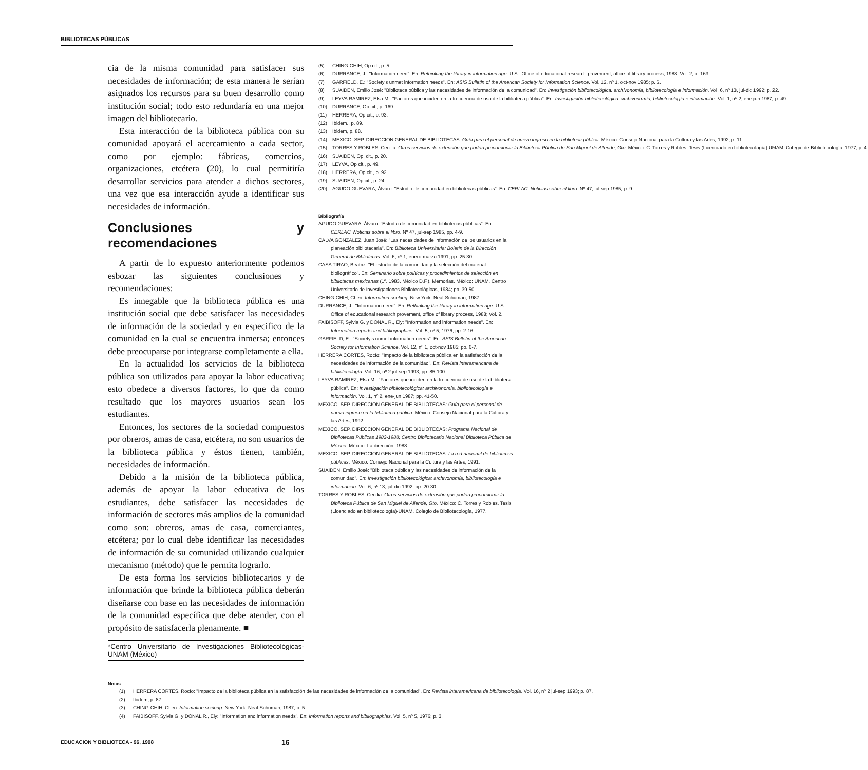BIBLIOTECAS PÚBLICAS
cia de la misma comunidad para satisfacer sus necesidades de información; de esta manera le serían asignados los recursos para su buen desarrollo como institución social; todo esto redundaría en una mejor imagen del bibliotecario.
Esta interacción de la biblioteca pública con su comunidad apoyará el acercamiento a cada sector, como por ejemplo: fábricas, comercios, organizaciones, etcétera (20), lo cual permitiría desarrollar servicios para atender a dichos sectores, una vez que esa interacción ayude a identificar sus necesidades de información.
Conclusiones y recomendaciones
A partir de lo expuesto anteriormente podemos esbozar las siguientes conclusiones y recomendaciones:
Es innegable que la biblioteca pública es una institución social que debe satisfacer las necesidades de información de la sociedad y en especifico de la comunidad en la cual se encuentra inmersa; entonces debe preocuparse por integrarse completamente a ella.
En la actualidad los servicios de la biblioteca pública son utilizados para apoyar la labor educativa; esto obedece a diversos factores, lo que da como resultado que los mayores usuarios sean los estudiantes.
Entonces, los sectores de la sociedad compuestos por obreros, amas de casa, etcétera, no son usuarios de la biblioteca pública y éstos tienen, también, necesidades de información.
Debido a la misión de la biblioteca pública, además de apoyar la labor educativa de los estudiantes, debe satisfacer las necesidades de información de sectores más amplios de la comunidad como son: obreros, amas de casa, comerciantes, etcétera; por lo cual debe identificar las necesidades de información de su comunidad utilizando cualquier mecanismo (método) que le permita lograrlo.
De esta forma los servicios bibliotecarios y de información que brinde la biblioteca pública deberán diseñarse con base en las necesidades de información de la comunidad específica que debe atender, con el propósito de satisfacerla plenamente. ■
*Centro Universitario de Investigaciones Bibliotecológicas-UNAM (México)
Notas
(1) HERRERA CORTES, Rocío: "Impacto de la biblioteca pública en la satisfacción de las necesidades de información de la comunidad". En: Revista interamericana de bibliotecología. Vol. 16, nº 2 jul-sep 1993; p. 87.
(2) Ibidem, p. 87.
(3) CHING-CHIH, Chen: Information seeking. New York: Neal-Schuman, 1987; p. 5.
(4) FAIBISOFF, Sylvia G. y DONAL R., Ely: "Information and information needs". En: Information reports and bibliographies. Vol. 5, nº 5, 1976; p. 3.
(5) CHING-CHIH, Op cit., p. 5.
(6) DURRANCE, J.: "Information need". En: Rethinking the library in information age. U.S.: Office of educational research provement, office of library process, 1988. Vol. 2; p. 163.
(7) GARFIELD, E.: "Society's unmet information needs". En: ASIS Bulletin of the American Society for Information Science. Vol. 12, nº 1, oct-nov 1985; p. 6.
(8) SUAIDEN, Emilio José: "Biblioteca pública y las necesidades de información de la comunidad". En: Investigación bibliotecológica: archivonomía, bibliotecología e información. Vol. 6, nº 13, jul-dic 1992; p. 22.
(9) LEYVA RAMIREZ, Elsa M.: "Factores que inciden en la frecuencia de uso de la biblioteca pública". En: Investigación bibliotecológica: archivonomía, bibliotecología e información. Vol. 1, nº 2, ene-jun 1987; p. 49.
(10) DURRANCE, Op cit., p. 169.
(11) HERRERA, Op cit., p. 93.
(12) Ibidem., p. 89.
(13) Ibidem, p. 88.
(14) MEXICO. SEP. DIRECCION GENERAL DE BIBLIOTECAS: Guía para el personal de nuevo ingreso en la biblioteca pública. México: Consejo Nacional para la Cultura y las Artes, 1992; p. 11.
(15) TORRES Y ROBLES, Cecilia: Otros servicios de extensión que podría proporcionar la Biblioteca Pública de San Miguel de Allende, Gto. México: C. Torres y Robles. Tesis (Licenciado en bibliotecología)-UNAM. Colegio de Bibliotecología; 1977, p. 4.
(16) SUAIDEN, Op. cit., p. 20.
(17) LEYVA, Op cit., p. 49.
(18) HERRERA, Op cit., p. 92.
(19) SUAIDEN, Op cit., p. 24.
(20) AGUDO GUEVARA, Álvaro: "Estudio de comunidad en bibliotecas públicas". En: CERLAC. Noticias sobre el libro. Nº 47, jul-sep 1985, p. 9.
Bibliografía
AGUDO GUEVARA, Álvaro: "Estudio de comunidad en bibliotecas públicas". En: CERLAC. Noticias sobre el libro. Nº 47, jul-sep 1985, pp. 4-9.
CALVA GONZALEZ, Juan José: "Las necesidades de información de los usuarios en la planeación bibliotecaria". En: Biblioteca Universitaria: Boletín de la Dirección General de Bibliotecas. Vol. 6, nº 1, enero-marzo 1991, pp. 25-30.
CASA TIRAO, Beatriz: "El estudio de la comunidad y la selección del material bibliográfico". En: Seminario sobre políticas y procedimientos de selección en bibliotecas mexicanas (1º. 1983. México D.F.). Memorias. México: UNAM, Centro Universitario de Investigaciones Bibliotecológicas, 1984; pp. 39-50.
CHING-CHIH, Chen: Information seeking. New York: Neal-Schuman; 1987.
DURRANCE, J.: "Information need". En: Rethinking the library in information age. U.S.: Office of educational research provement, office of library process, 1988; Vol. 2.
FAIBISOFF, Sylvia G. y DONAL R., Ely: "Information and information needs". En: Information reports and bibliographies. Vol. 5, nº 5, 1976; pp. 2-16.
GARFIELD, E.: "Society's unmet information needs". En: ASIS Bulletin of the American Society for Information Science. Vol. 12, nº 1, oct-nov 1985; pp. 6-7.
HERRERA CORTES, Rocío: "Impacto de la biblioteca pública en la satisfacción de la necesidades de información de la comunidad". En: Revista interamericana de bibliotecología. Vol. 16, nº 2 jul-sep 1993; pp. 85-100 .
LEYVA RAMIREZ, Elsa M.: "Factores que inciden en la frecuencia de uso de la biblioteca pública". En: Investigación bibliotecológica: archivonomía, bibliotecología e información. Vol. 1, nº 2, ene-jun 1987; pp. 41-50.
MEXICO. SEP. DIRECCION GENERAL DE BIBLIOTECAS: Guía para el personal de nuevo ingreso en la biblioteca pública. México: Consejo Nacional para la Cultura y las Artes, 1992.
MEXICO. SEP. DIRECCION GENERAL DE BIBLIOTECAS: Programa Nacional de Bibliotecas Públicas 1983-1988; Centro Bibliotecario Nacional Biblioteca Pública de México. México: La dirección, 1988.
MEXICO. SEP. DIRECCION GENERAL DE BIBLIOTECAS: La red nacional de bibliotecas públicas. México: Consejo Nacional para la Cultura y las Artes, 1991.
SUAIDEN, Emilio José: "Biblioteca pública y las necesidades de información de la comunidad". En: Investigación bibliotecológica: archivonomía, bibliotecología e información. Vol. 6, nº 13, jul-dic 1992; pp. 20-30.
TORRES Y ROBLES, Cecilia: Otros servicios de extensión que podría proporcionar la Biblioteca Pública de San Miguel de Allende, Gto. México: C. Torres y Robles. Tesis (Licenciado en bibliotecología)-UNAM. Colegio de Bibliotecología, 1977.
EDUCACION Y BIBLIOTECA - 96, 1998 16